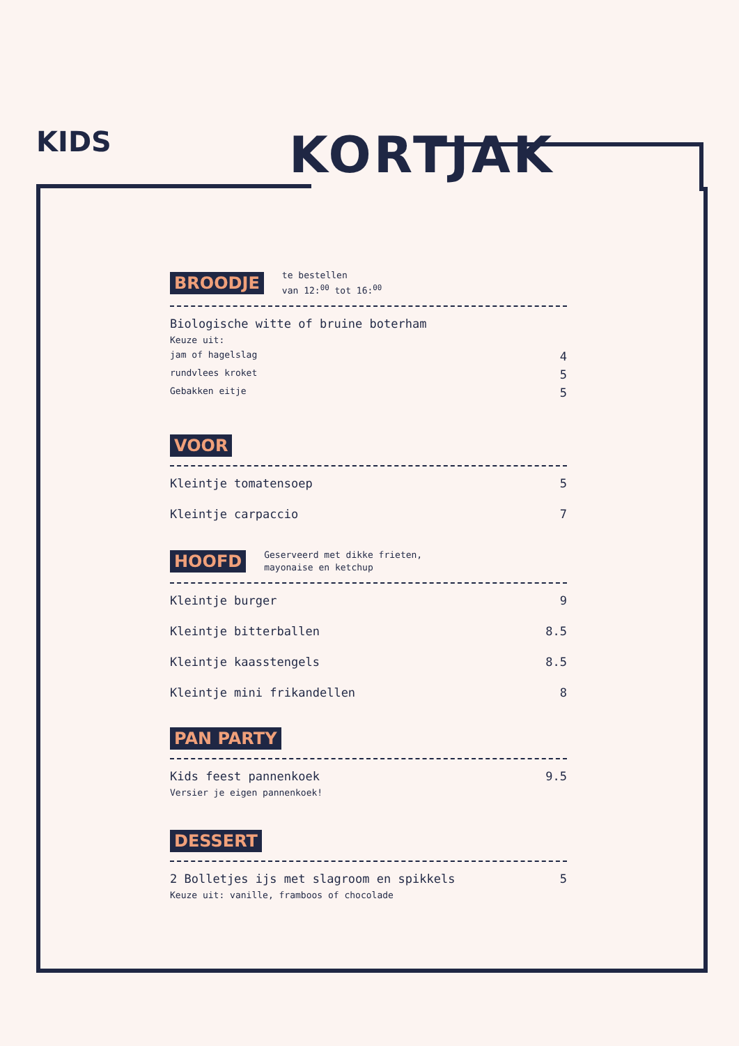KIDS KORTJAK
BROODJE te bestellen
van 12:<sup>00</sup> tot 16:<sup>00</sup>
Biologische witte of bruine boterham
Keuze uit:
jam of hagelslag 4
rundvlees kroket 5
Gebakken eitje 5
VOOR
Kleintje tomatensoep 5
Kleintje carpaccio 7
HOOFD Geserveerd met dikke frieten,
mayonaise en ketchup
Kleintje burger 9
Kleintje bitterballen 8.5
Kleintje kaasstengels 8.5
Kleintje mini frikandellen 8
PAN PARTY
Kids feest pannenkoek 9.5
Versier je eigen pannenkoek!
DESSERT
2 Bolletjes ijs met slagroom en spikkels 5
Keuze uit: vanille, framboos of chocolade